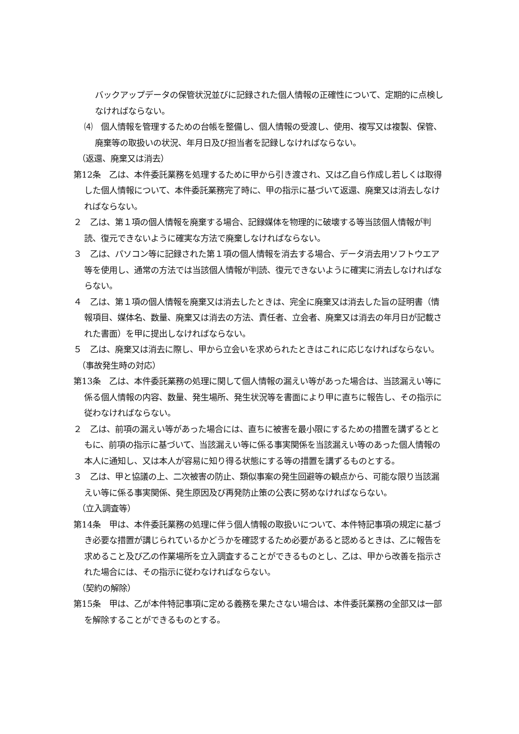バックアップデータの保管状況並びに記録された個人情報の正確性について、定期的に点検しなければならない。
⑷　個人情報を管理するための台帳を整備し、個人情報の受渡し、使用、複写又は複製、保管、廃棄等の取扱いの状況、年月日及び担当者を記録しなければならない。
（返還、廃棄又は消去）
第12条　乙は、本件委託業務を処理するために甲から引き渡され、又は乙自ら作成し若しくは取得した個人情報について、本件委託業務完了時に、甲の指示に基づいて返還、廃棄又は消去しなければならない。
２　乙は、第１項の個人情報を廃棄する場合、記録媒体を物理的に破壊する等当該個人情報が判読、復元できないように確実な方法で廃棄しなければならない。
３　乙は、パソコン等に記録された第１項の個人情報を消去する場合、データ消去用ソフトウエア等を使用し、通常の方法では当該個人情報が判読、復元できないように確実に消去しなければならない。
４　乙は、第１項の個人情報を廃棄又は消去したときは、完全に廃棄又は消去した旨の証明書（情報項目、媒体名、数量、廃棄又は消去の方法、責任者、立会者、廃棄又は消去の年月日が記載された書面）を甲に提出しなければならない。
５　乙は、廃棄又は消去に際し、甲から立会いを求められたときはこれに応じなければならない。
（事故発生時の対応）
第13条　乙は、本件委託業務の処理に関して個人情報の漏えい等があった場合は、当該漏えい等に係る個人情報の内容、数量、発生場所、発生状況等を書面により甲に直ちに報告し、その指示に従わなければならない。
２　乙は、前項の漏えい等があった場合には、直ちに被害を最小限にするための措置を講ずるとともに、前項の指示に基づいて、当該漏えい等に係る事実関係を当該漏えい等のあった個人情報の本人に通知し、又は本人が容易に知り得る状態にする等の措置を講ずるものとする。
３　乙は、甲と協議の上、二次被害の防止、類似事案の発生回避等の観点から、可能な限り当該漏えい等に係る事実関係、発生原因及び再発防止策の公表に努めなければならない。
（立入調査等）
第14条　甲は、本件委託業務の処理に伴う個人情報の取扱いについて、本件特記事項の規定に基づき必要な措置が講じられているかどうかを確認するため必要があると認めるときは、乙に報告を求めること及び乙の作業場所を立入調査することができるものとし、乙は、甲から改善を指示された場合には、その指示に従わなければならない。
（契約の解除）
第15条　甲は、乙が本件特記事項に定める義務を果たさない場合は、本件委託業務の全部又は一部を解除することができるものとする。